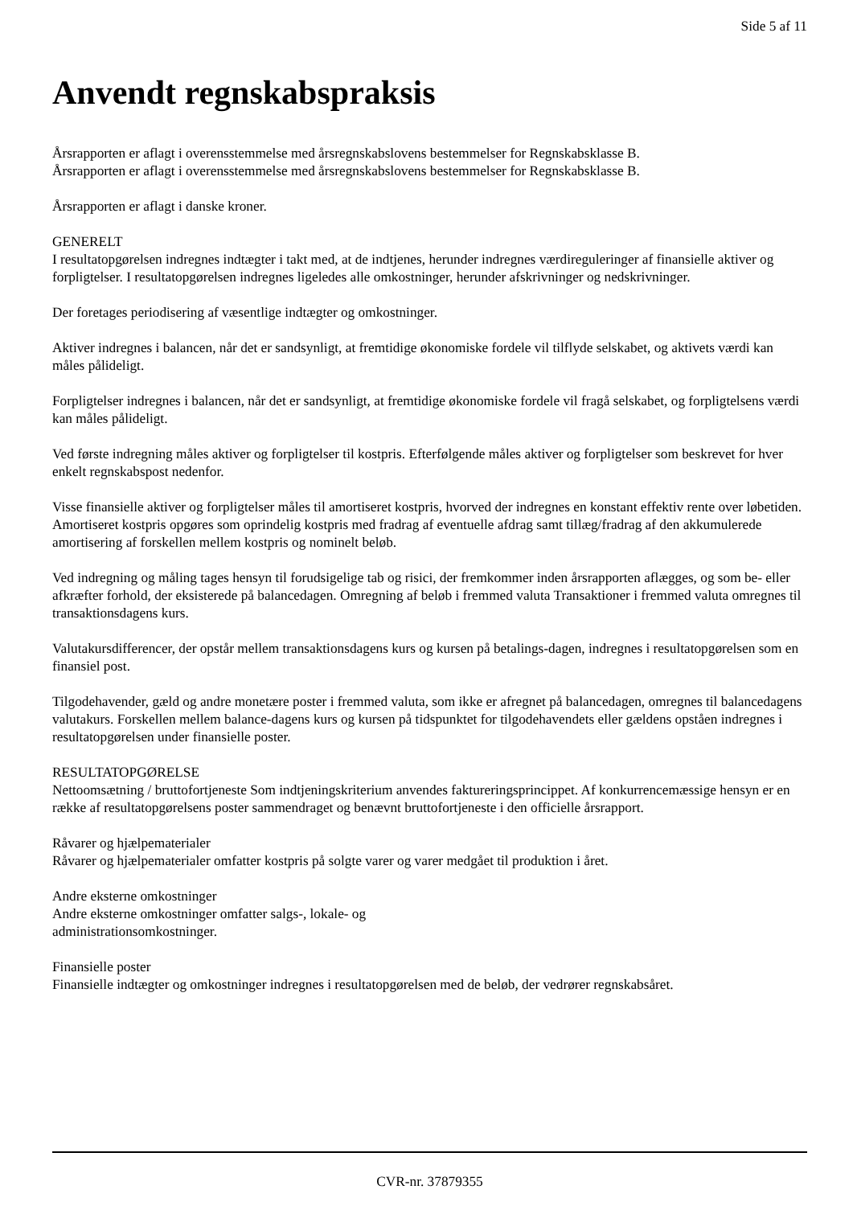Side 5 af 11
Anvendt regnskabspraksis
Årsrapporten er aflagt i overensstemmelse med årsregnskabslovens bestemmelser for Regnskabsklasse B.
Årsrapporten er aflagt i overensstemmelse med årsregnskabslovens bestemmelser for Regnskabsklasse B.
Årsrapporten er aflagt i danske kroner.
GENERELT
I resultatopgørelsen indregnes indtægter i takt med, at de indtjenes, herunder indregnes værdireguleringer af finansielle aktiver og forpligtelser. I resultatopgørelsen indregnes ligeledes alle omkostninger, herunder afskrivninger og nedskrivninger.
Der foretages periodisering af væsentlige indtægter og omkostninger.
Aktiver indregnes i balancen, når det er sandsynligt, at fremtidige økonomiske fordele vil tilflyde selskabet, og aktivets værdi kan måles pålideligt.
Forpligtelser indregnes i balancen, når det er sandsynligt, at fremtidige økonomiske fordele vil fragå selskabet, og forpligtelsens værdi kan måles pålideligt.
Ved første indregning måles aktiver og forpligtelser til kostpris. Efterfølgende måles aktiver og forpligtelser som beskrevet for hver enkelt regnskabspost nedenfor.
Visse finansielle aktiver og forpligtelser måles til amortiseret kostpris, hvorved der indregnes en konstant effektiv rente over løbetiden. Amortiseret kostpris opgøres som oprindelig kostpris med fradrag af eventuelle afdrag samt tillæg/fradrag af den akkumulerede amortisering af forskellen mellem kostpris og nominelt beløb.
Ved indregning og måling tages hensyn til forudsigelige tab og risici, der fremkommer inden årsrapporten aflægges, og som be- eller afkræfter forhold, der eksisterede på balancedagen. Omregning af beløb i fremmed valuta Transaktioner i fremmed valuta omregnes til transaktionsdagens kurs.
Valutakursdifferencer, der opstår mellem transaktionsdagens kurs og kursen på betalings-dagen, indregnes i resultatopgørelsen som en finansiel post.
Tilgodehavender, gæld og andre monetære poster i fremmed valuta, som ikke er afregnet på balancedagen, omregnes til balancedagens valutakurs. Forskellen mellem balance-dagens kurs og kursen på tidspunktet for tilgodehavendets eller gældens opståen indregnes i resultatopgørelsen under finansielle poster.
RESULTATOPGØRELSE
Nettoomsætning / bruttofortjeneste Som indtjeningskriterium anvendes faktureringsprincippet. Af konkurrencemæssige hensyn er en række af resultatopgørelsens poster sammendraget og benævnt bruttofortjeneste i den officielle årsrapport.
Råvarer og hjælpematerialer
Råvarer og hjælpematerialer omfatter kostpris på solgte varer og varer medgået til produktion i året.
Andre eksterne omkostninger
Andre eksterne omkostninger omfatter salgs-, lokale- og
administrationsomkostninger.
Finansielle poster
Finansielle indtægter og omkostninger indregnes i resultatopgørelsen med de beløb, der vedrører regnskabsåret.
CVR-nr. 37879355